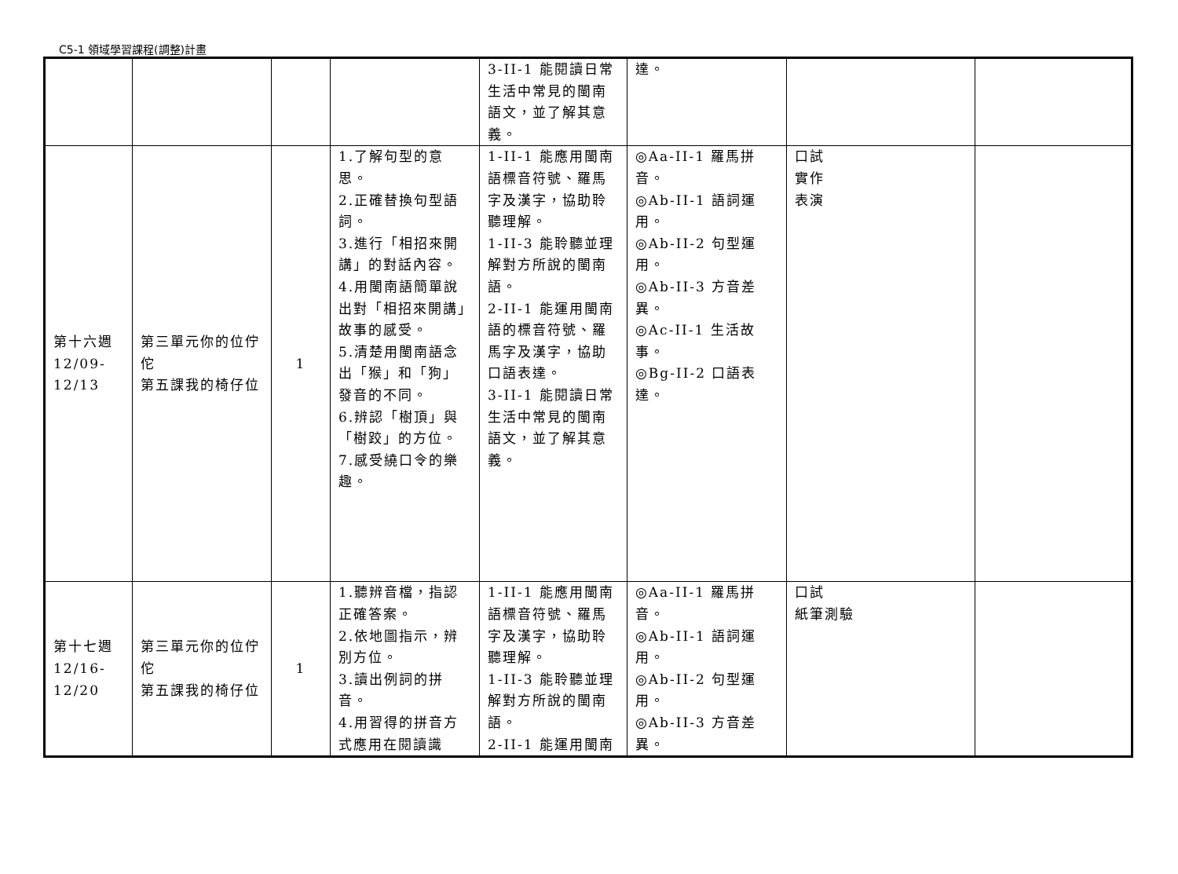C5-1 領域學習課程(調整)計畫
| | | | | 3-II-1 能閱讀日常生活中常見的閩南語文，並了解其意義。 | 達。 | | |
| 第十六週 12/09- 12/13 | 第三單元你的位佇佗 第五課我的椅仔位 | 1 | 1.了解句型的意思。 2.正確替換句型語詞。 3.進行「相招來開講」的對話內容。 4.用閩南語簡單說出對「相招來開講」故事的感受。 5.清楚用閩南語念出「猴」和「狗」發音的不同。 6.辨認「樹頂」與「樹跤」的方位。 7.感受繞口令的樂趣。 | 1-II-1 能應用閩南語標音符號、羅馬字及漢字，協助聆聽理解。 1-II-3 能聆聽並理解對方所說的閩南語。 2-II-1 能運用閩南語的標音符號、羅馬字及漢字，協助口語表達。 3-II-1 能閱讀日常生活中常見的閩南語文，並了解其意義。 | ◎Aa-II-1 羅馬拼音。 ◎Ab-II-1 語詞運用。 ◎Ab-II-2 句型運用。 ◎Ab-II-3 方音差異。 ◎Ac-II-1 生活故事。 ◎Bg-II-2 口語表達。 | 口試 實作 表演 | |
| 第十七週 12/16- 12/20 | 第三單元你的位佇佗 第五課我的椅仔位 | 1 | 1.聽辨音檔，指認正確答案。 2.依地圖指示，辨別方位。 3.讀出例詞的拼音。 4.用習得的拼音方式應用在閱讀識 | 1-II-1 能應用閩南語標音符號、羅馬字及漢字，協助聆聽理解。 1-II-3 能聆聽並理解對方所說的閩南語。 2-II-1 能運用閩南 | ◎Aa-II-1 羅馬拼音。 ◎Ab-II-1 語詞運用。 ◎Ab-II-2 句型運用。 ◎Ab-II-3 方音差異。 | 口試 紙筆測驗 | |